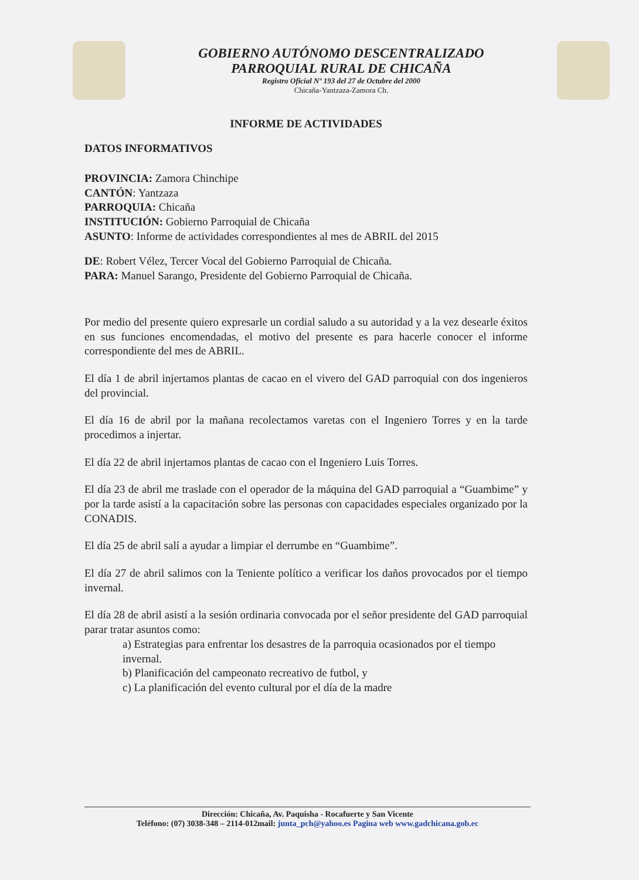GOBIERNO AUTÓNOMO DESCENTRALIZADO
PARROQUIAL RURAL DE CHICAÑA
Registro Oficial Nº 193 del 27 de Octubre del 2000
Chicaña-Yantzaza-Zamora Ch.
INFORME DE ACTIVIDADES
DATOS INFORMATIVOS
PROVINCIA: Zamora Chinchipe
CANTÓN: Yantzaza
PARROQUIA: Chicaña
INSTITUCIÓN: Gobierno Parroquial de Chicaña
ASUNTO: Informe de actividades correspondientes al mes de ABRIL del 2015
DE: Robert Vélez, Tercer Vocal del Gobierno Parroquial de Chicaña.
PARA: Manuel Sarango, Presidente del Gobierno Parroquial de Chicaña.
Por medio del presente quiero expresarle un cordial saludo a su autoridad y a la vez desearle éxitos en sus funciones encomendadas, el motivo del presente es para hacerle conocer el informe correspondiente del mes de ABRIL.
El día 1 de abril injertamos plantas de cacao en el vivero del GAD parroquial con dos ingenieros del provincial.
El día 16 de abril por la mañana recolectamos varetas con el Ingeniero Torres y en la tarde procedimos a injertar.
El día 22 de abril injertamos plantas de cacao con el Ingeniero Luis Torres.
El día 23 de abril me traslade con el operador de la máquina del GAD parroquial a “Guambime” y por la tarde asistí a la capacitación sobre las personas con capacidades especiales organizado por la CONADIS.
El día 25 de abril salí a ayudar a limpiar el derrumbe en “Guambime”.
El día 27 de abril salimos con la Teniente político a verificar los daños provocados por el tiempo invernal.
El día 28 de abril asistí a la sesión ordinaria convocada por el señor presidente del GAD parroquial parar tratar asuntos como:
a) Estrategias para enfrentar los desastres de la parroquia ocasionados por el tiempo invernal.
b) Planificación del campeonato recreativo de futbol, y
c) La planificación del evento cultural por el día de la madre
Dirección: Chicaña, Av. Paquisha - Rocafuerte y San Vicente
Teléfono: (07) 3038-348 – 2114-012mail: junta_pch@yahoo.es Pagina web www.gadchicana.gob.ec